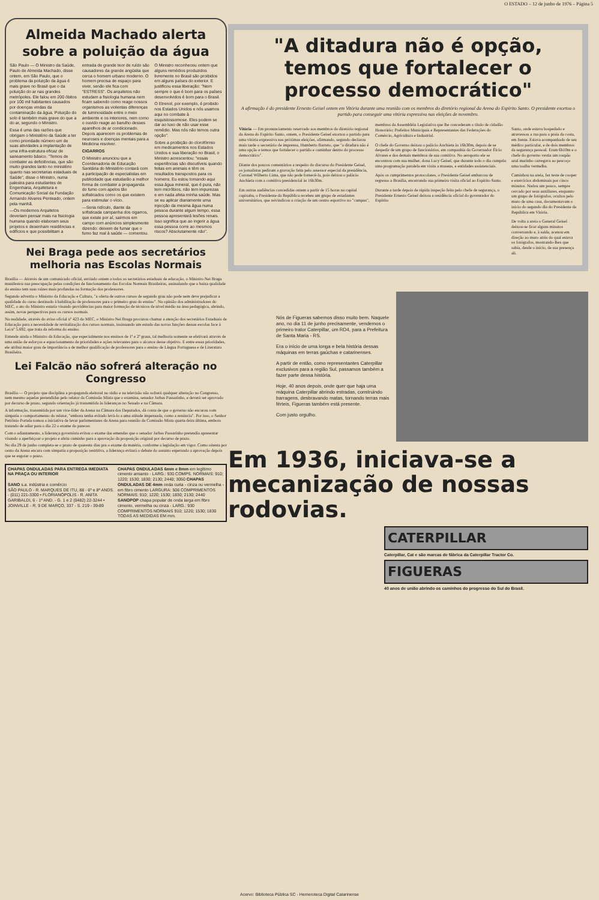O ESTADO – 12 de junho de 1976 – Página 5
Almeida Machado alerta sobre a poluição da água
São Paulo — O Ministro da Saúde, Paulo de Almeida Machado, disse ontem, em São Paulo, que o problema da poluição da água é mais grave no Brasil que o da poluição do ar nas grandes metrópoles. Ele falou em 200 óbitos por 100 mil habitantes causados por doenças vindas da contaminação da água. Poluição do solo é também mais grave do que a do ar, segundo o Ministro.
Essa é uma das razões que obrigam o Ministério da Saúde a ter como prioridade número um de suas atividades a implantação de uma infra-estrutura eficaz de saneamento básico. "Temos de combater as deficiências, que são muito grandes tanto no ministério quanto nas secretarias estaduais de Saúde", disse o Ministro, numa palestra para estudantes de Engenharia, Arquitetura e Comunicação Social da Fundação Armando Alvares Penteado, ontem pela manhã.
—Os modernos Arquitetos deveriam pensar mais na fisiologia humana quando elaboram seus projetos e desenham residências e edifícios e que possibilitam a entrada de grande teor de ruído são causadores da grande angústia que cerca o homem urbano moderno. O homem precisa de espaço para viver, senão ele fica com "ESTRESS". Os arquitetos não estudam a fisiologia humana nem ficam sabendo como reage nossos organismos as violentas diferenças de luminosidade entre o meio ambiente e os interiores, nem como o ouvido reage ao barulho desses aparelhos de ar condicionado. Depois aparecem os problemas de neuroses e doenças mentais para a Medicina resolver.
CIGARROS
O Ministro anunciou que a Coordenadoria de Educação Sanitária do Ministério contará com a participação de especialistas em publicidade que estudarão a melhor forma de combater a propaganda do fumo com apelos tão sofisticados como os que existem para estimular o vício.
—Seria ridículo, diante da sofisticada campanha dos cigarros, que existe por aí, sairmos em campo com anúncios simplesmente dizendo: deixem de fumar que o fumo faz mal à saúde — comentou.
O Ministro reconheceu ontem que alguns remédios produzidos livremente no Brasil são proibidos em alguns países do exterior. E justificou essa liberação: "Nem sempre o que é bom para os países desenvolvidos é bom para o Brasil.
O Etrenol, por exemplo, é proibido nos Estados Unidos e nós usamos aqui no combate à esquistossomose. Eles podem se dar ao luxo de não usar esse remédio. Mas nós não temos outra opção".
Sobre a proibição do clorofórmio em medicamentos nos Estados Unidos e sua liberação no Brasil, o Ministro acrescentou: "essas experiências são discutíveis quando feitas em animais e têm os resultados transpostos para os homens. Eu estou tomando aqui essa água mineral, que é pura, não tem micróbios, não tem impurezas e em nada afeta minha saúde. Mas se eu aplicar diariamente uma injecção da mesma água numa pessoa durante algum tempo, essa pessoa apresentará lesões renais. Isso significa que ao ingerir a água essa pessoa corre ao mesmos riscos? Absolutamente não".
Nei Braga pede aos secretários melhoria nas Escolas Normais
Brasília — Através de um comunicado oficial, enviado ontem a todos os secretários estaduais de educação, o Ministro Nei Braga manifestou sua preocupação pelas condições de funcionamento das Escolas Normais Brasileiras, assinalando que a baixa qualidade do ensino tem suas raízes mais profundas na formação dos professores.
Segundo advertiu o Ministro da Educação e Cultura, "a oferta de outros cursos de segundo grau não pode nem deve prejudicar a qualidade do curso destinado à habilitação de professores para o primeiro grau do ensino". Na opinião dos administradores do MEC, o ato do Ministro estaria visando providências para maior formação de técnicos de nível médio na área pedagógica, abrindo, assim, novas perspectivas para os cursos normais.
Na realidade, através do aviso oficial nº 423 do MEC, o Ministro Nei Braga procurou chamar a atenção dos secretários Estaduais de Educação para a necessidade de revitalização dos cursos normais, insinuando um estudo das novas funções dessas escolas face à Lei nº 5.692, que trata da reforma do ensino.
Entende ainda o Ministro da Educação, que especialmente nos ensinos de 1º e 2º graus, tal melhoria somente se efetivará através de uma união de esforços e equacionamento de prioridades e ações relevantes para o alcance desse objetivo. E entre essas prioridades, ele atribui maior grau de importância a de melhor qualificação de professores para o ensino de Língua Portuguesa e de Literatura Brasileira.
Lei Falcão não sofrerá alteração no Congresso
Brasília — O projeto que disciplina a propaganda eleitoral no rádio e na televisão não sofrerá qualquer alteração no Congresso, nem mesmo aquelas pretendidas pelo relator da Comissão Mista que o examina, senador Jarbas Passarinho, e deverá ser aprovado por decurso de prazo, segundo orientação já transmitida às lideranças no Senado e na Câmara.
A informação, transmitida por um vice-líder da Arena na Câmara dos Deputados, dá conta de que o governo não encarou com simpatia o comportamento do relator, "embora tenha evitado levá-lo a uma atitude impensada, como a renúncia". Por isso, o Senhor Petrônio Portela tomou a iniciativa de levar parlamentares da Arena para reunião da Comissão Mista quarta-feira última, embora tratando de adiar para o dia 22 o exame do parecer.
Com o adiantamento, a liderança governista evitou o exame das emendas que o senador Jarbas Passarinho pretendia apresentar visando a aperfeiçoar o projeto e abriu caminho para a aprovação da proposição original por decurso de prazo.
No dia 29 de junho completa-se o prazo de quarenta dias pra o exame da matéria, conforme a legislação em vigor. Como oitenta por cento da Arena encara com simpatia a proposição restritiva, a liderança evitará o debate do assunto esperando a aprovação depois que se esgotar o prazo.
CHAPAS ONDULADAS PARA ENTREGA IMEDIATA NA PRAÇA OU INTERIOR
SANO s.a. indústria e comércio
SÃO PAULO - R. MARQUES DE ITU, 88 - 6º e 8º ANDS. - (011) 221-3300 • FLORIANÓPOLIS - R. ANITA GARIBALDI, 6 - 1º AND. - G. 1 e 2 (0482) 22-3244 • JOINVILLE - R. 9 DE MARÇO, 337 - S. 219 - 39-89
CHAPAS ONDULADAS 6mm e 8mm em legítimo cimento amianto - LARG.: 930 COMPS. NORMAIS: 910; 1220; 1530; 1830; 2130; 2440; 3050 CHAPAS ONDULADAS DE 4mm onda curta - cinza ou vermelha - em fibro cimento LARGURA: 506 COMPRIMENTOS NORMAIS: 910; 1220; 1530; 1830; 2130; 2440 SANOPOP chapa popular de onda larga em fibro cimento, vermelha ou cinza - LARG.: 930 COMPRIMENTOS NORMAIS 910; 1220; 1530; 1830 TODAS AS MEDIDAS EM mm.
"A ditadura não é opção, temos que fortalecer o processo democrático"
A afirmação é do presidente Ernesto Geisel ontem em Vitória durante uma reunião com os membros do diretório regional da Arena do Espírito Santo. O presidente exortou o partido para conseguir uma vitória expressiva nas eleições de novembro.
Vitória — Em pronunciamento reservado aos membros do diretório regional da Arena do Espírito Santo, ontem, o Presidente Geisel exortou o partido para uma vitória expressiva nas próximas eleições, afirmando, segundo declarou mais tarde o secretário de imprensa, Humberto Barreto, que "a ditadura não é uma opção e temos que fortalecer o partido e caminhar dentro do processo democrático".
Diante dos poucos comentários a respeito do discurso do Presidente Geisel, os jornalistas pediram a gravação feita pelo assessor especial da presidência, Coronel Wilberto Lima, que não pode fornecê-la, pois deixou o palácio Anchieta com a comitiva presidencial às 16h30m.
Em outras audiências concedidas ontem a partir de 15 horas na capital capixaba, o Presidente da República recebeu um grupo de estudantes universitários, que reivindicou a criação de um centro esportivo no "campus", membros da Assembléia Legislativa que lhe concederam o título de cidadão Honorário; Prefeitos Municipais e Representantes das Federações do Comércio, Agricultura e Industrial.
O chefe do Governo deixou o palácio Anchieta às 16h30m, depois de se despedir de um grupo de funcionários, em companhia do Governador Élcio Alvares e dos demais membros de sua comitiva. No aeroporto ele se encontrou com sua mulher, dona Lucy Geisel, que durante todo o dia cumpriu uma programação paralela em visita a museus, e entidades assistenciais.
Após os cumprimentos protocolares, o Presidente Geisel embarcou de regresso a Brasília, encerrando sua primeira visita oficial ao Espírito Santo.
Durante a tarde depois de rápida inspeção feita pelo chefe de segurança, o Presidente Ernesto Geisel deixou a residência oficial do govenrador do Espírito
Santo, onde estava hospedado e atravessou a rua para a praia da costa, em frente. Estava acompanhado de seu médico particular, e de dois membros da segurança pessoal. Eram 6h10m e o chefe do governo vestia um roupão azul marinho carregava ao pescoço uma toalha vermelha.
Caminhou na areia, fez teste de cooper e exercícios abdominais por cinco minutos. Nadou um pouco, sempre cercado por seus auxiliares, enquanto um grupo de fotógrafos, ocultos pelo muro de uma casa, documentavam o início do segundo dia do Presidente da República em Vitória.
De volta a areia o General Geisel deixou-se ficar alguns minutos conversando e, à saída, acenou em direção ao muro atrás do qual estava os fotógrafos, mostrando-lhes que sabia, desde o início, de sua presença ali.
Nós de Figueras sabemos disso muito bem. Naquele ano, no dia 11 de junho precisamente, vendemos o primeiro trator Caterpillar, um RD4, para a Prefeitura de Santa Maria - RS.
Era o início de uma longa e bela história dessas máquinas em terras gaúchas e catarinenses.
A partir de então, como representantes Caterpillar exclusivos para a região Sul, passamos também a fazer parte dessa história.
Hoje, 40 anos depois, onde quer que haja uma máquina Caterpillar abrindo estradas, construindo barragens, desbravando matas, tornando terras mais férteis, Figueras também está presente.
Com justo orgulho.
Em 1936, iniciava-se a mecanização de nossas rodovias.
CATERPILLAR
Caterpillar, Cat e são marcas de fábrica da Caterpillar Tractor Co.
FIGUERAS
40 anos de união abrindo os caminhos do progresso do Sul do Brasil.
Acervo: Biblioteca Pública SC - Hemeroteca Digital Catarinense